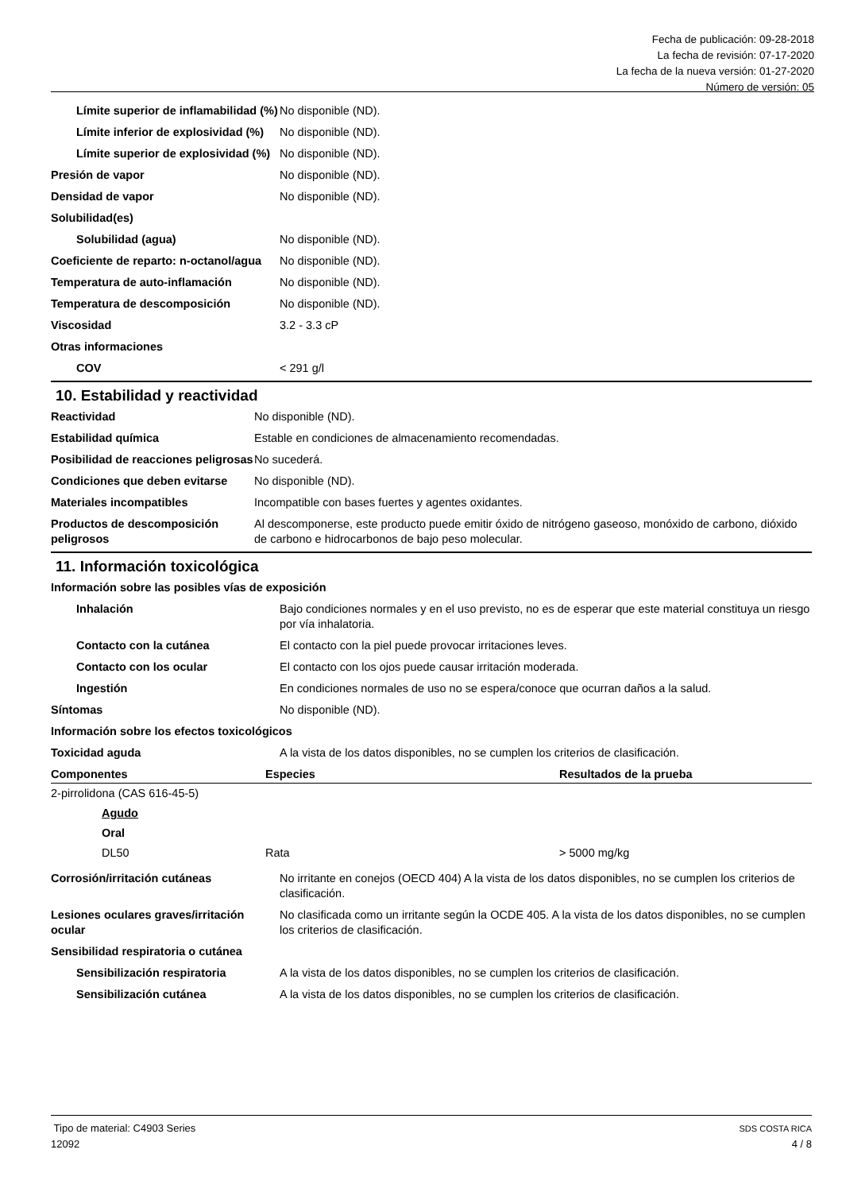Fecha de publicación: 09-28-2018
La fecha de revisión: 07-17-2020
La fecha de la nueva versión: 01-27-2020
Número de versión: 05
| Límite superior de inflamabilidad (%) | No disponible (ND). |
| Límite inferior de explosividad (%) | No disponible (ND). |
| Límite superior de explosividad (%) | No disponible (ND). |
| Presión de vapor | No disponible (ND). |
| Densidad de vapor | No disponible (ND). |
| Solubilidad(es) | |
| Solubilidad (agua) | No disponible (ND). |
| Coeficiente de reparto: n-octanol/agua | No disponible (ND). |
| Temperatura de auto-inflamación | No disponible (ND). |
| Temperatura de descomposición | No disponible (ND). |
| Viscosidad | 3.2 - 3.3 cP |
| Otras informaciones | |
| COV | < 291 g/l |
10. Estabilidad y reactividad
| Reactividad | No disponible (ND). |
| Estabilidad química | Estable en condiciones de almacenamiento recomendadas. |
| Posibilidad de reacciones peligrosas | No sucederá. |
| Condiciones que deben evitarse | No disponible (ND). |
| Materiales incompatibles | Incompatible con bases fuertes y agentes oxidantes. |
| Productos de descomposición peligrosos | Al descomponerse, este producto puede emitir óxido de nitrógeno gaseoso, monóxido de carbono, dióxido de carbono e hidrocarbonos de bajo peso molecular. |
11. Información toxicológica
| Información sobre las posibles vías de exposición | |
| Inhalación | Bajo condiciones normales y en el uso previsto, no es de esperar que este material constituya un riesgo por vía inhalatoria. |
| Contacto con la cutánea | El contacto con la piel puede provocar irritaciones leves. |
| Contacto con los ocular | El contacto con los ojos puede causar irritación moderada. |
| Ingestión | En condiciones normales de uso no se espera/conoce que ocurran daños a la salud. |
| Síntomas | No disponible (ND). |
| Información sobre los efectos toxicológicos | |
| Toxicidad aguda | A la vista de los datos disponibles, no se cumplen los criterios de clasificación. |
| Componentes | Especies | Resultados de la prueba |
| --- | --- | --- |
| 2-pirrolidona (CAS 616-45-5) | | |
| Agudo | | |
| Oral | | |
| DL50 | Rata | > 5000 mg/kg |
| Corrosión/irritación cutáneas | No irritante en conejos (OECD 404) A la vista de los datos disponibles, no se cumplen los criterios de clasificación. |
| Lesiones oculares graves/irritación ocular | No clasificada como un irritante según la OCDE 405. A la vista de los datos disponibles, no se cumplen los criterios de clasificación. |
| Sensibilidad respiratoria o cutánea | |
| Sensibilización respiratoria | A la vista de los datos disponibles, no se cumplen los criterios de clasificación. |
| Sensibilización cutánea | A la vista de los datos disponibles, no se cumplen los criterios de clasificación. |
Tipo de material: C4903 Series
12092
SDS COSTA RICA
4 / 8